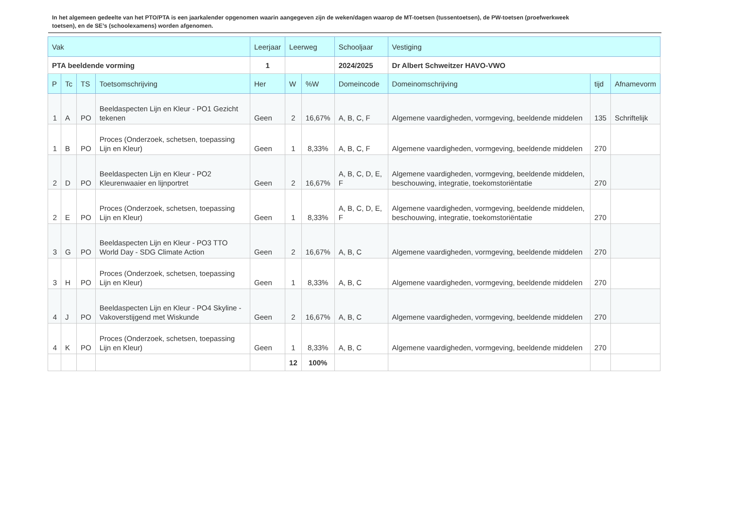In het algemeen gedeelte van het PTO/PTA is een jaarkalender opgenomen waarin aangegeven zijn de weken/dagen waarop de MT-toetsen (tussentoetsen), de PW-toetsen (proefwerkweek toetsen), en de SE’s (schoolexamens) worden afgenomen.
| Vak | | | | Leerjaar | Leerweg | | Schooljaar | Vestiging | | |
| --- | --- | --- | --- | --- | --- | --- | --- | --- | --- | --- |
| PTA beeldende vorming | | | | 1 | | | 2024/2025 | Dr Albert Schweitzer HAVO-VWO | | |
| P | Tc | TS | Toetsomschrijving | Her | W | %W | Domeincode | Domeinomschrijving | tijd | Afnamevorm |
| 1 | A | PO | Beeldaspecten Lijn en Kleur - PO1 Gezicht tekenen | Geen | 2 | 16,67% | A, B, C, F | Algemene vaardigheden, vormgeving, beeldende middelen | 135 | Schriftelijk |
| 1 | B | PO | Proces (Onderzoek, schetsen, toepassing Lijn en Kleur) | Geen | 1 | 8,33% | A, B, C, F | Algemene vaardigheden, vormgeving, beeldende middelen | 270 | |
| 2 | D | PO | Beeldaspecten Lijn en Kleur - PO2 Kleurenwaaier en lijnportret | Geen | 2 | 16,67% | A, B, C, D, E, F | Algemene vaardigheden, vormgeving, beeldende middelen, beschouwing, integratie, toekomstoriëntatie | 270 | |
| 2 | E | PO | Proces (Onderzoek, schetsen, toepassing Lijn en Kleur) | Geen | 1 | 8,33% | A, B, C, D, E, F | Algemene vaardigheden, vormgeving, beeldende middelen, beschouwing, integratie, toekomstoriëntatie | 270 | |
| 3 | G | PO | Beeldaspecten Lijn en Kleur - PO3 TTO World Day - SDG Climate Action | Geen | 2 | 16,67% | A, B, C | Algemene vaardigheden, vormgeving, beeldende middelen | 270 | |
| 3 | H | PO | Proces (Onderzoek, schetsen, toepassing Lijn en Kleur) | Geen | 1 | 8,33% | A, B, C | Algemene vaardigheden, vormgeving, beeldende middelen | 270 | |
| 4 | J | PO | Beeldaspecten Lijn en Kleur - PO4 Skyline - Vakoverstijgend met Wiskunde | Geen | 2 | 16,67% | A, B, C | Algemene vaardigheden, vormgeving, beeldende middelen | 270 | |
| 4 | K | PO | Proces (Onderzoek, schetsen, toepassing Lijn en Kleur) | Geen | 1 | 8,33% | A, B, C | Algemene vaardigheden, vormgeving, beeldende middelen | 270 | |
| | | | | | 12 | 100% | | | | |